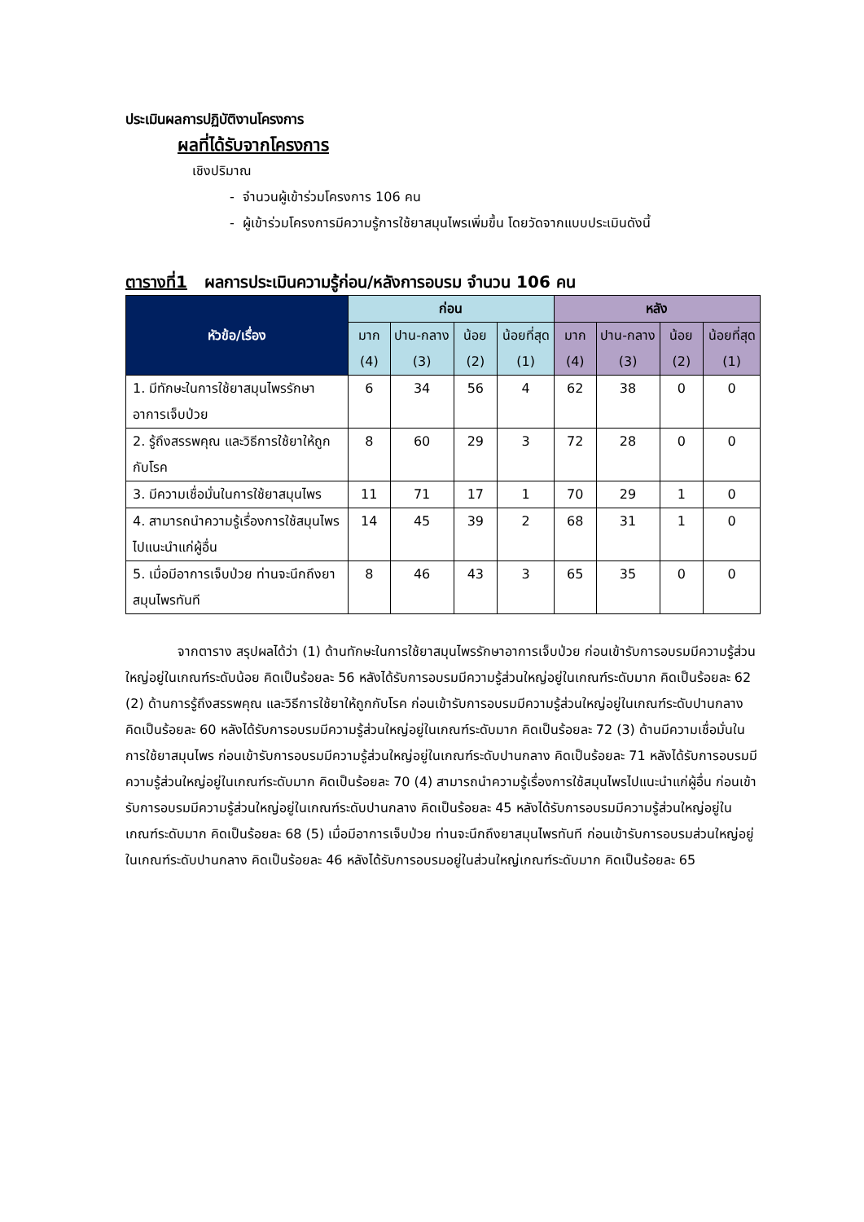ประเมินผลการปฏิบัติงานโครงการ
ผลที่ได้รับจากโครงการ
เชิงปริมาณ
- จำนวนผู้เข้าร่วมโครงการ 106 คน
- ผู้เข้าร่วมโครงการมีความรู้การใช้ยาสมุนไพรเพิ่มขึ้น โดยวัดจากแบบประเมินดังนี้
ตารางที่1 ผลการประเมินความรู้ก่อน/หลังการอบรม จำนวน 106 คน
| หัวข้อ/เรื่อง | ก่อน | | | | หลัง | | | |
| --- | --- | --- | --- | --- | --- | --- | --- | --- |
| | มาก (4) | ปาน-กลาง (3) | น้อย (2) | น้อยที่สุด (1) | มาก (4) | ปาน-กลาง (3) | น้อย (2) | น้อยที่สุด (1) |
| 1. มีทักษะในการใช้ยาสมุนไพรรักษาอาการเจ็บป่วย | 6 | 34 | 56 | 4 | 62 | 38 | 0 | 0 |
| 2. รู้ถึงสรรพคุณ และวิธีการใช้ยาให้ถูกกับโรค | 8 | 60 | 29 | 3 | 72 | 28 | 0 | 0 |
| 3. มีความเชื่อมั่นในการใช้ยาสมุนไพร | 11 | 71 | 17 | 1 | 70 | 29 | 1 | 0 |
| 4. สามารถนำความรู้เรื่องการใช้สมุนไพรไปแนะนำแก่ผู้อื่น | 14 | 45 | 39 | 2 | 68 | 31 | 1 | 0 |
| 5. เมื่อมีอาการเจ็บป่วย ท่านจะนึกถึงยาสมุนไพรทันที | 8 | 46 | 43 | 3 | 65 | 35 | 0 | 0 |
จากตาราง สรุปผลได้ว่า (1) ด้านทักษะในการใช้ยาสมุนไพรรักษาอาการเจ็บป่วย ก่อนเข้ารับการอบรมมีความรู้ส่วนใหญ่อยู่ในเกณฑ์ระดับน้อย คิดเป็นร้อยละ 56 หลังได้รับการอบรมมีความรู้ส่วนใหญ่อยู่ในเกณฑ์ระดับมาก คิดเป็นร้อยละ 62 (2) ด้านการรู้ถึงสรรพคุณ และวิธีการใช้ยาให้ถูกกับโรค ก่อนเข้ารับการอบรมมีความรู้ส่วนใหญ่อยู่ในเกณฑ์ระดับปานกลาง คิดเป็นร้อยละ 60 หลังได้รับการอบรมมีความรู้ส่วนใหญ่อยู่ในเกณฑ์ระดับมาก คิดเป็นร้อยละ 72 (3) ด้านมีความเชื่อมั่นในการใช้ยาสมุนไพร ก่อนเข้ารับการอบรมมีความรู้ส่วนใหญ่อยู่ในเกณฑ์ระดับปานกลาง คิดเป็นร้อยละ 71 หลังได้รับการอบรมมีความรู้ส่วนใหญ่อยู่ในเกณฑ์ระดับมาก คิดเป็นร้อยละ 70 (4) สามารถนำความรู้เรื่องการใช้สมุนไพรไปแนะนำแก่ผู้อื่น ก่อนเข้ารับการอบรมมีความรู้ส่วนใหญ่อยู่ในเกณฑ์ระดับปานกลาง คิดเป็นร้อยละ 45 หลังได้รับการอบรมมีความรู้ส่วนใหญ่อยู่ในเกณฑ์ระดับมาก คิดเป็นร้อยละ 68 (5) เมื่อมีอาการเจ็บป่วย ท่านจะนึกถึงยาสมุนไพรทันที ก่อนเข้ารับการอบรมส่วนใหญ่อยู่ในเกณฑ์ระดับปานกลาง คิดเป็นร้อยละ 46 หลังได้รับการอบรมอยู่ในส่วนใหญ่เกณฑ์ระดับมาก คิดเป็นร้อยละ 65